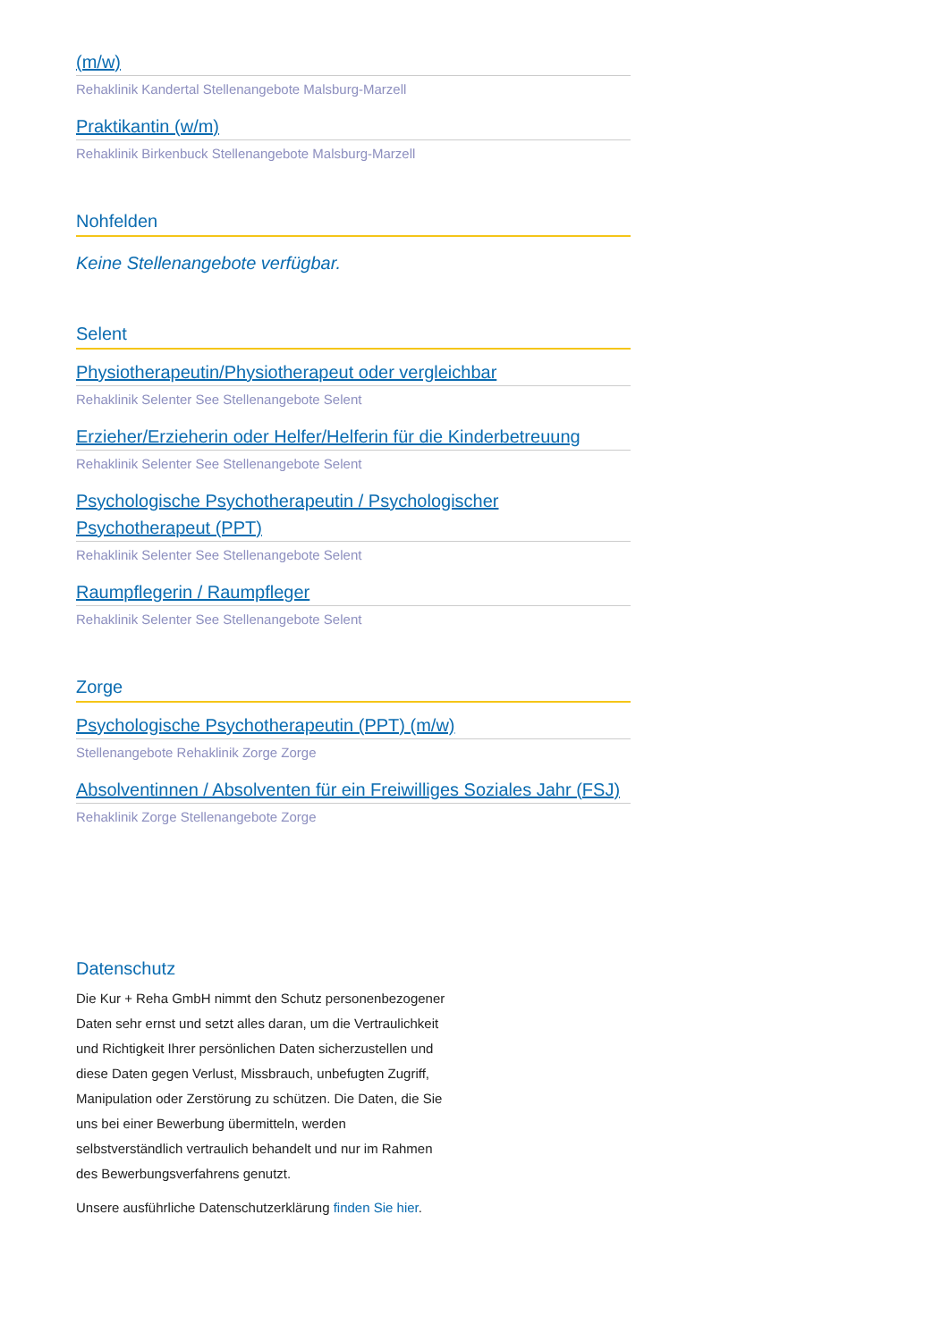(m/w)
Rehaklinik Kandertal Stellenangebote Malsburg-Marzell
Praktikantin (w/m)
Rehaklinik Birkenbuck Stellenangebote Malsburg-Marzell
Nohfelden
Keine Stellenangebote verfügbar.
Selent
Physiotherapeutin/Physiotherapeut oder vergleichbar
Rehaklinik Selenter See Stellenangebote Selent
Erzieher/Erzieherin oder Helfer/Helferin für die Kinderbetreuung
Rehaklinik Selenter See Stellenangebote Selent
Psychologische Psychotherapeutin / Psychologischer Psychotherapeut (PPT)
Rehaklinik Selenter See Stellenangebote Selent
Raumpflegerin / Raumpfleger
Rehaklinik Selenter See Stellenangebote Selent
Zorge
Psychologische Psychotherapeutin (PPT) (m/w)
Stellenangebote Rehaklinik Zorge Zorge
Absolventinnen / Absolventen für ein Freiwilliges Soziales Jahr (FSJ)
Rehaklinik Zorge Stellenangebote Zorge
Datenschutz
Die Kur + Reha GmbH nimmt den Schutz personenbezogener Daten sehr ernst und setzt alles daran, um die Vertraulichkeit und Richtigkeit Ihrer persönlichen Daten sicherzustellen und diese Daten gegen Verlust, Missbrauch, unbefugten Zugriff, Manipulation oder Zerstörung zu schützen. Die Daten, die Sie uns bei einer Bewerbung übermitteln, werden selbstverständlich vertraulich behandelt und nur im Rahmen des Bewerbungsverfahrens genutzt.
Unsere ausführliche Datenschutzerklärung finden Sie hier.